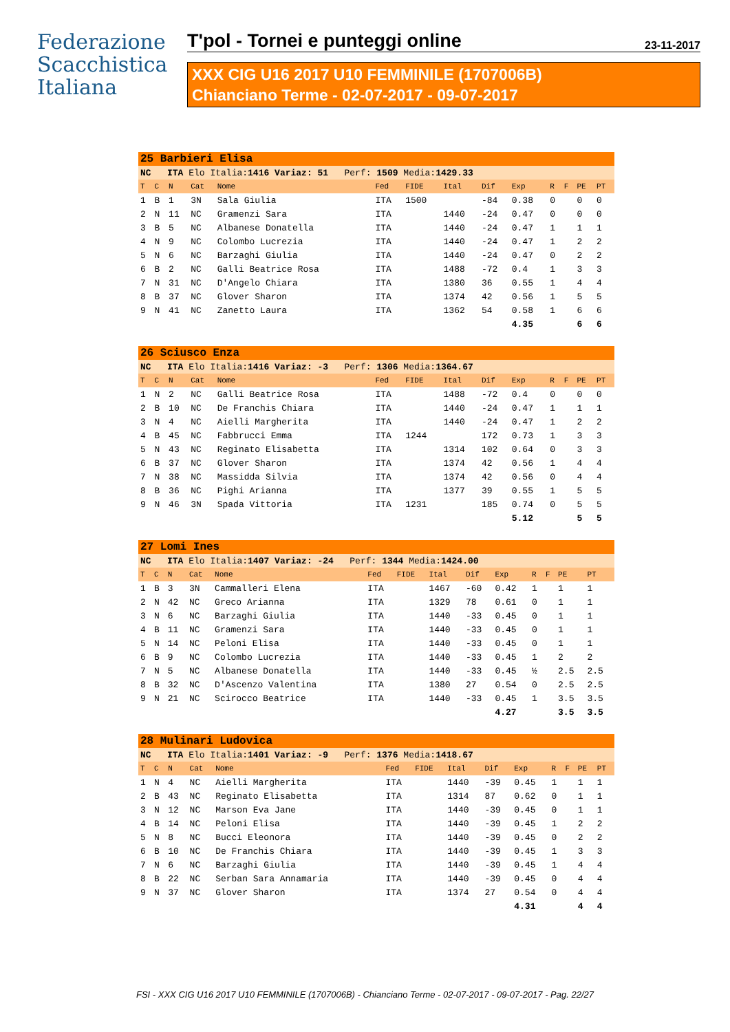Federazione
Scacchistica
Italiana
T'pol - Tornei e punteggi online 23-11-2017
XXX CIG U16 2017 U10 FEMMINILE (1707006B)
Chianciano Terme - 02-07-2017 - 09-07-2017
| 25 Barbieri Elisa | | | | | | | | | | | | | |
| NC ITA Elo Italia: 1416 Variaz: 51 Perf: 1509 Media: 1429.33 | | | | | | | | | | | | | |
| T | C | N | Cat | Nome | Fed | FIDE | Ital | Dif | Exp | R | F | PE | PT |
| 1 | B | 1 | 3N | Sala Giulia | ITA | 1500 | | -84 | 0.38 | 0 | | 0 | 0 |
| 2 | N | 11 | NC | Gramenzi Sara | ITA | | 1440 | -24 | 0.47 | 0 | | 0 | 0 |
| 3 | B | 5 | NC | Albanese Donatella | ITA | | 1440 | -24 | 0.47 | 1 | | 1 | 1 |
| 4 | N | 9 | NC | Colombo Lucrezia | ITA | | 1440 | -24 | 0.47 | 1 | | 2 | 2 |
| 5 | N | 6 | NC | Barzaghi Giulia | ITA | | 1440 | -24 | 0.47 | 0 | | 2 | 2 |
| 6 | B | 2 | NC | Galli Beatrice Rosa | ITA | | 1488 | -72 | 0.4 | 1 | | 3 | 3 |
| 7 | N | 31 | NC | D'Angelo Chiara | ITA | | 1380 | 36 | 0.55 | 1 | | 4 | 4 |
| 8 | B | 37 | NC | Glover Sharon | ITA | | 1374 | 42 | 0.56 | 1 | | 5 | 5 |
| 9 | N | 41 | NC | Zanetto Laura | ITA | | 1362 | 54 | 0.58 | 1 | | 6 | 6 |
| | | | | | | | | | 4.35 | | | 6 | 6 |
| 26 Sciusco Enza | | | | | | | | | | | | | |
| NC ITA Elo Italia: 1416 Variaz: -3 Perf: 1306 Media: 1364.67 | | | | | | | | | | | | | |
| T | C | N | Cat | Nome | Fed | FIDE | Ital | Dif | Exp | R | F | PE | PT |
| 1 | N | 2 | NC | Galli Beatrice Rosa | ITA | | 1488 | -72 | 0.4 | 0 | | 0 | 0 |
| 2 | B | 10 | NC | De Franchis Chiara | ITA | | 1440 | -24 | 0.47 | 1 | | 1 | 1 |
| 3 | N | 4 | NC | Aielli Margherita | ITA | | 1440 | -24 | 0.47 | 1 | | 2 | 2 |
| 4 | B | 45 | NC | Fabbrucci Emma | ITA | 1244 | | 172 | 0.73 | 1 | | 3 | 3 |
| 5 | N | 43 | NC | Reginato Elisabetta | ITA | | 1314 | 102 | 0.64 | 0 | | 3 | 3 |
| 6 | B | 37 | NC | Glover Sharon | ITA | | 1374 | 42 | 0.56 | 1 | | 4 | 4 |
| 7 | N | 38 | NC | Massidda Silvia | ITA | | 1374 | 42 | 0.56 | 0 | | 4 | 4 |
| 8 | B | 36 | NC | Pighi Arianna | ITA | | 1377 | 39 | 0.55 | 1 | | 5 | 5 |
| 9 | N | 46 | 3N | Spada Vittoria | ITA | 1231 | | 185 | 0.74 | 0 | | 5 | 5 |
| | | | | | | | | | 5.12 | | | 5 | 5 |
| 27 Lomi Ines | | | | | | | | | | | | | |
| NC ITA Elo Italia: 1407 Variaz: -24 Perf: 1344 Media: 1424.00 | | | | | | | | | | | | | |
| T | C | N | Cat | Nome | Fed | FIDE | Ital | Dif | Exp | R | F | PE | PT |
| 1 | B | 3 | 3N | Cammalleri Elena | ITA | | 1467 | -60 | 0.42 | 1 | | 1 | 1 |
| 2 | N | 42 | NC | Greco Arianna | ITA | | 1329 | 78 | 0.61 | 0 | | 1 | 1 |
| 3 | N | 6 | NC | Barzaghi Giulia | ITA | | 1440 | -33 | 0.45 | 0 | | 1 | 1 |
| 4 | B | 11 | NC | Gramenzi Sara | ITA | | 1440 | -33 | 0.45 | 0 | | 1 | 1 |
| 5 | N | 14 | NC | Peloni Elisa | ITA | | 1440 | -33 | 0.45 | 0 | | 1 | 1 |
| 6 | B | 9 | NC | Colombo Lucrezia | ITA | | 1440 | -33 | 0.45 | 1 | | 2 | 2 |
| 7 | N | 5 | NC | Albanese Donatella | ITA | | 1440 | -33 | 0.45 | ½ | | 2.5 | 2.5 |
| 8 | B | 32 | NC | D'Ascenzo Valentina | ITA | | 1380 | 27 | 0.54 | 0 | | 2.5 | 2.5 |
| 9 | N | 21 | NC | Scirocco Beatrice | ITA | | 1440 | -33 | 0.45 | 1 | | 3.5 | 3.5 |
| | | | | | | | | | 4.27 | | | 3.5 | 3.5 |
| 28 Mulinari Ludovica | | | | | | | | | | | | | |
| NC ITA Elo Italia: 1401 Variaz: -9 Perf: 1376 Media: 1418.67 | | | | | | | | | | | | | |
| T | C | N | Cat | Nome | Fed | FIDE | Ital | Dif | Exp | R | F | PE | PT |
| 1 | N | 4 | NC | Aielli Margherita | ITA | | 1440 | -39 | 0.45 | 1 | | 1 | 1 |
| 2 | B | 43 | NC | Reginato Elisabetta | ITA | | 1314 | 87 | 0.62 | 0 | | 1 | 1 |
| 3 | N | 12 | NC | Marson Eva Jane | ITA | | 1440 | -39 | 0.45 | 0 | | 1 | 1 |
| 4 | B | 14 | NC | Peloni Elisa | ITA | | 1440 | -39 | 0.45 | 1 | | 2 | 2 |
| 5 | N | 8 | NC | Bucci Eleonora | ITA | | 1440 | -39 | 0.45 | 0 | | 2 | 2 |
| 6 | B | 10 | NC | De Franchis Chiara | ITA | | 1440 | -39 | 0.45 | 1 | | 3 | 3 |
| 7 | N | 6 | NC | Barzaghi Giulia | ITA | | 1440 | -39 | 0.45 | 1 | | 4 | 4 |
| 8 | B | 22 | NC | Serban Sara Annamaria | ITA | | 1440 | -39 | 0.45 | 0 | | 4 | 4 |
| 9 | N | 37 | NC | Glover Sharon | ITA | | 1374 | 27 | 0.54 | 0 | | 4 | 4 |
| | | | | | | | | | 4.31 | | | 4 | 4 |
FSI - XXX CIG U16 2017 U10 FEMMINILE (1707006B) - Chianciano Terme - 02-07-2017 - 09-07-2017 - Pag. 22/27